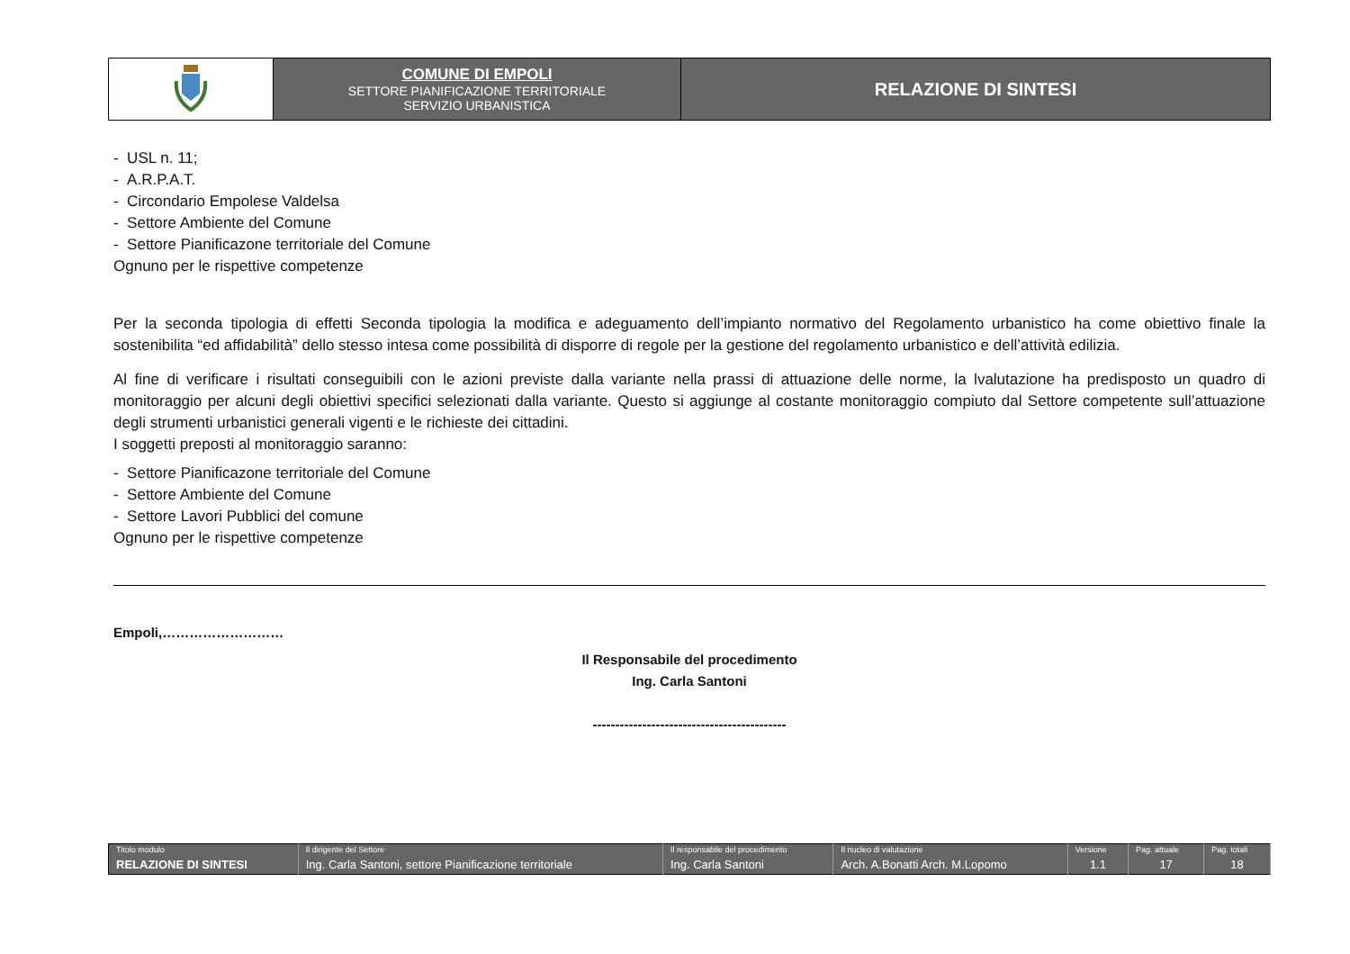| | COMUNE DI EMPOLI SETTORE PIANIFICAZIONE TERRITORIALE SERVIZIO URBANISTICA | RELAZIONE DI SINTESI |
- USL n. 11;
- A.R.P.A.T.
- Circondario Empolese Valdelsa
- Settore Ambiente del Comune
- Settore Pianificazone territoriale del Comune
Ognuno per le rispettive competenze
Per la seconda tipologia di effetti Seconda tipologia la modifica e adeguamento dell’impianto normativo del Regolamento urbanistico ha come obiettivo finale la sostenibilita “ed affidabilità” dello stesso intesa come possibilità di disporre di regole per la gestione del regolamento urbanistico e dell’attività edilizia.
Al fine di verificare i risultati conseguibili con le azioni previste dalla variante nella prassi di attuazione delle norme, la lvalutazione ha predisposto un quadro di monitoraggio per alcuni degli obiettivi specifici selezionati dalla variante. Questo si aggiunge al costante monitoraggio compiuto dal Settore competente sull’attuazione degli strumenti urbanistici generali vigenti e le richieste dei cittadini.
I soggetti preposti al monitoraggio saranno:
- Settore Pianificazone territoriale del Comune
- Settore Ambiente del Comune
- Settore Lavori Pubblici del comune
Ognuno per le rispettive competenze
Empoli,………………………
Il Responsabile del procedimento
Ing. Carla Santoni
-------------------------------------------
| Titolo modulo | Il dirigente del Settore | Il responsabile del procedimento | Il nucleo di valutazione | Versione | Pag. attuale | Pag. totali |
| --- | --- | --- | --- | --- | --- | --- |
| RELAZIONE DI SINTESI | Ing. Carla Santoni, settore Pianificazione territoriale | Ing. Carla Santoni | Arch. A.Bonatti Arch. M.Lopomo | 1.1 | 17 | 18 |